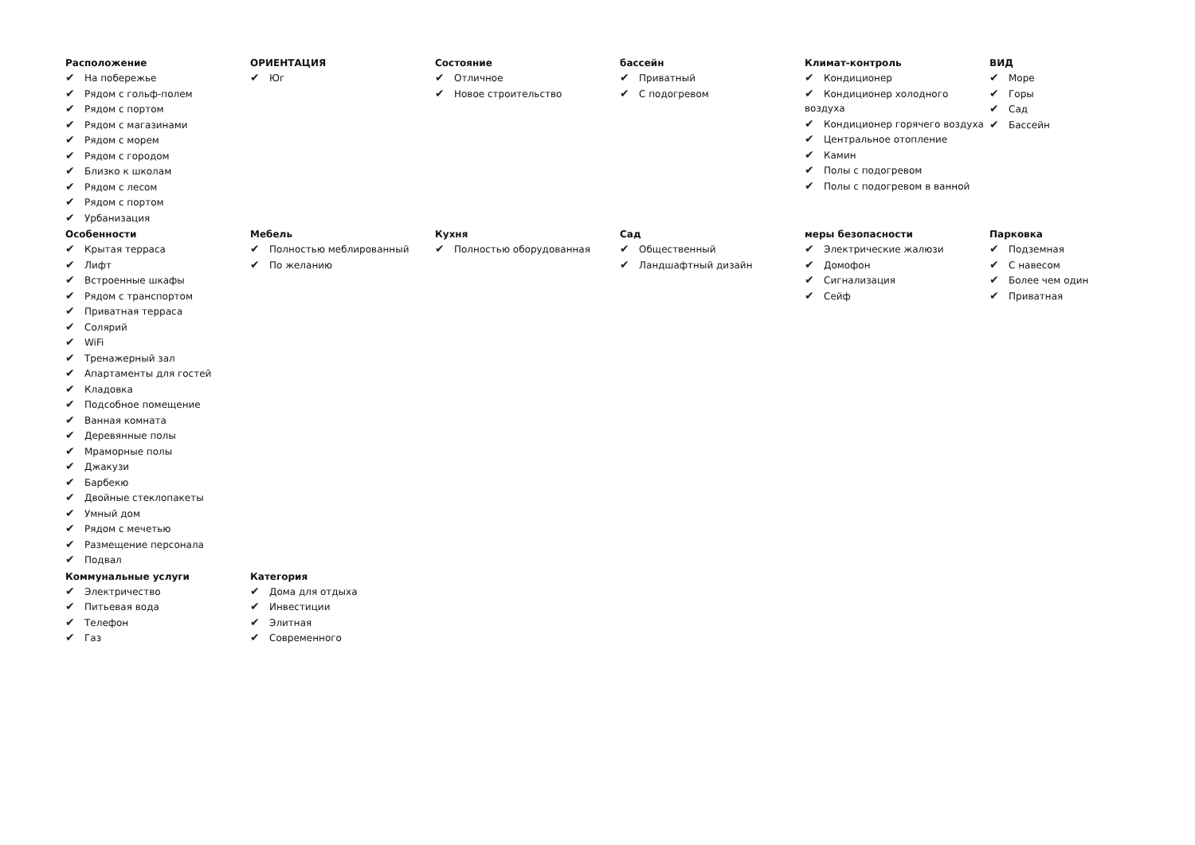Расположение
✔ На побережье
✔ Рядом с гольф-полем
✔ Рядом с портом
✔ Рядом с магазинами
✔ Рядом с морем
✔ Рядом с городом
✔ Близко к школам
✔ Рядом с лесом
✔ Рядом с портом
✔ Урбанизация
ОРИЕНТАЦИЯ
✔ Юг
Состояние
✔ Отличное
✔ Новое строительство
бассейн
✔ Приватный
✔ С подогревом
Климат-контроль
✔ Кондиционер
✔ Кондиционер холодного воздуха
✔ Кондиционер горячего воздуха
✔ Центральное отопление
✔ Камин
✔ Полы с подогревом
✔ Полы с подогревом в ванной
ВИД
✔ Море
✔ Горы
✔ Сад
✔ Бассейн
Особенности
✔ Крытая терраса
✔ Лифт
✔ Встроенные шкафы
✔ Рядом с транспортом
✔ Приватная терраса
✔ Солярий
✔ WiFi
✔ Тренажерный зал
✔ Апартаменты для гостей
✔ Кладовка
✔ Подсобное помещение
✔ Ванная комната
✔ Деревянные полы
✔ Мраморные полы
✔ Джакузи
✔ Барбекю
✔ Двойные стеклопакеты
✔ Умный дом
✔ Рядом с мечетью
✔ Размещение персонала
✔ Подвал
Мебель
✔ Полностью меблированный
✔ По желанию
Кухня
✔ Полностью оборудованная
Сад
✔ Общественный
✔ Ландшафтный дизайн
меры безопасности
✔ Электрические жалюзи
✔ Домофон
✔ Сигнализация
✔ Сейф
Парковка
✔ Подземная
✔ С навесом
✔ Более чем один
✔ Приватная
Коммунальные услуги
✔ Электричество
✔ Питьевая вода
✔ Телефон
✔ Газ
Категория
✔ Дома для отдыха
✔ Инвестиции
✔ Элитная
✔ Современного